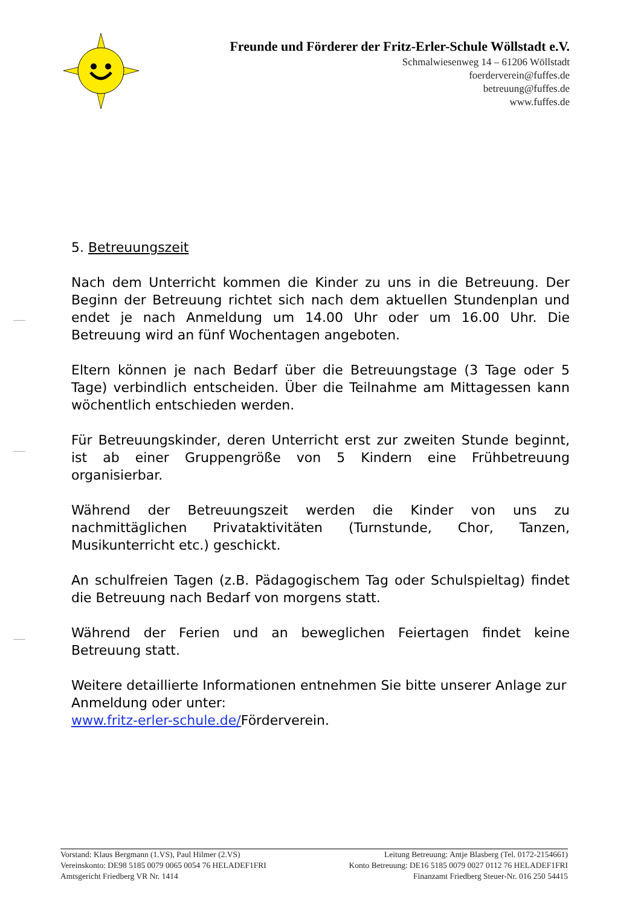Freunde und Förderer der Fritz-Erler-Schule Wöllstadt e.V.
Schmalwiesenweg 14 – 61206 Wöllstadt
foerderverein@fuffes.de
betreuung@fuffes.de
www.fuffes.de
5. Betreuungszeit
Nach dem Unterricht kommen die Kinder zu uns in die Betreuung. Der Beginn der Betreuung richtet sich nach dem aktuellen Stundenplan und endet je nach Anmeldung um 14.00 Uhr oder um 16.00 Uhr. Die Betreuung wird an fünf Wochentagen angeboten.
Eltern können je nach Bedarf über die Betreuungstage (3 Tage oder 5 Tage) verbindlich entscheiden. Über die Teilnahme am Mittagessen kann wöchentlich entschieden werden.
Für Betreuungskinder, deren Unterricht erst zur zweiten Stunde beginnt, ist ab einer Gruppengröße von 5 Kindern eine Frühbetreuung organisierbar.
Während der Betreuungszeit werden die Kinder von uns zu nachmittäglichen Privataktivitäten (Turnstunde, Chor, Tanzen, Musikunterricht etc.) geschickt.
An schulfreien Tagen (z.B. Pädagogischem Tag oder Schulspieltag) findet die Betreuung nach Bedarf von morgens statt.
Während der Ferien und an beweglichen Feiertagen findet keine Betreuung statt.
Weitere detaillierte Informationen entnehmen Sie bitte unserer Anlage zur Anmeldung oder unter:
www.fritz-erler-schule.de/Förderverein.
Vorstand: Klaus Bergmann (1.VS), Paul Hilmer (2.VS) Leitung Betreuung: Antje Blasberg (Tel. 0172-2154661)
Vereinskonto: DE98 5185 0079 0065 0054 76 HELADEF1FRI Konto Betreuung: DE16 5185 0079 0027 0112 76 HELADEF1FRI
Amtsgericht Friedberg VR Nr. 1414 Finanzamt Friedberg Steuer-Nr. 016 250 54415